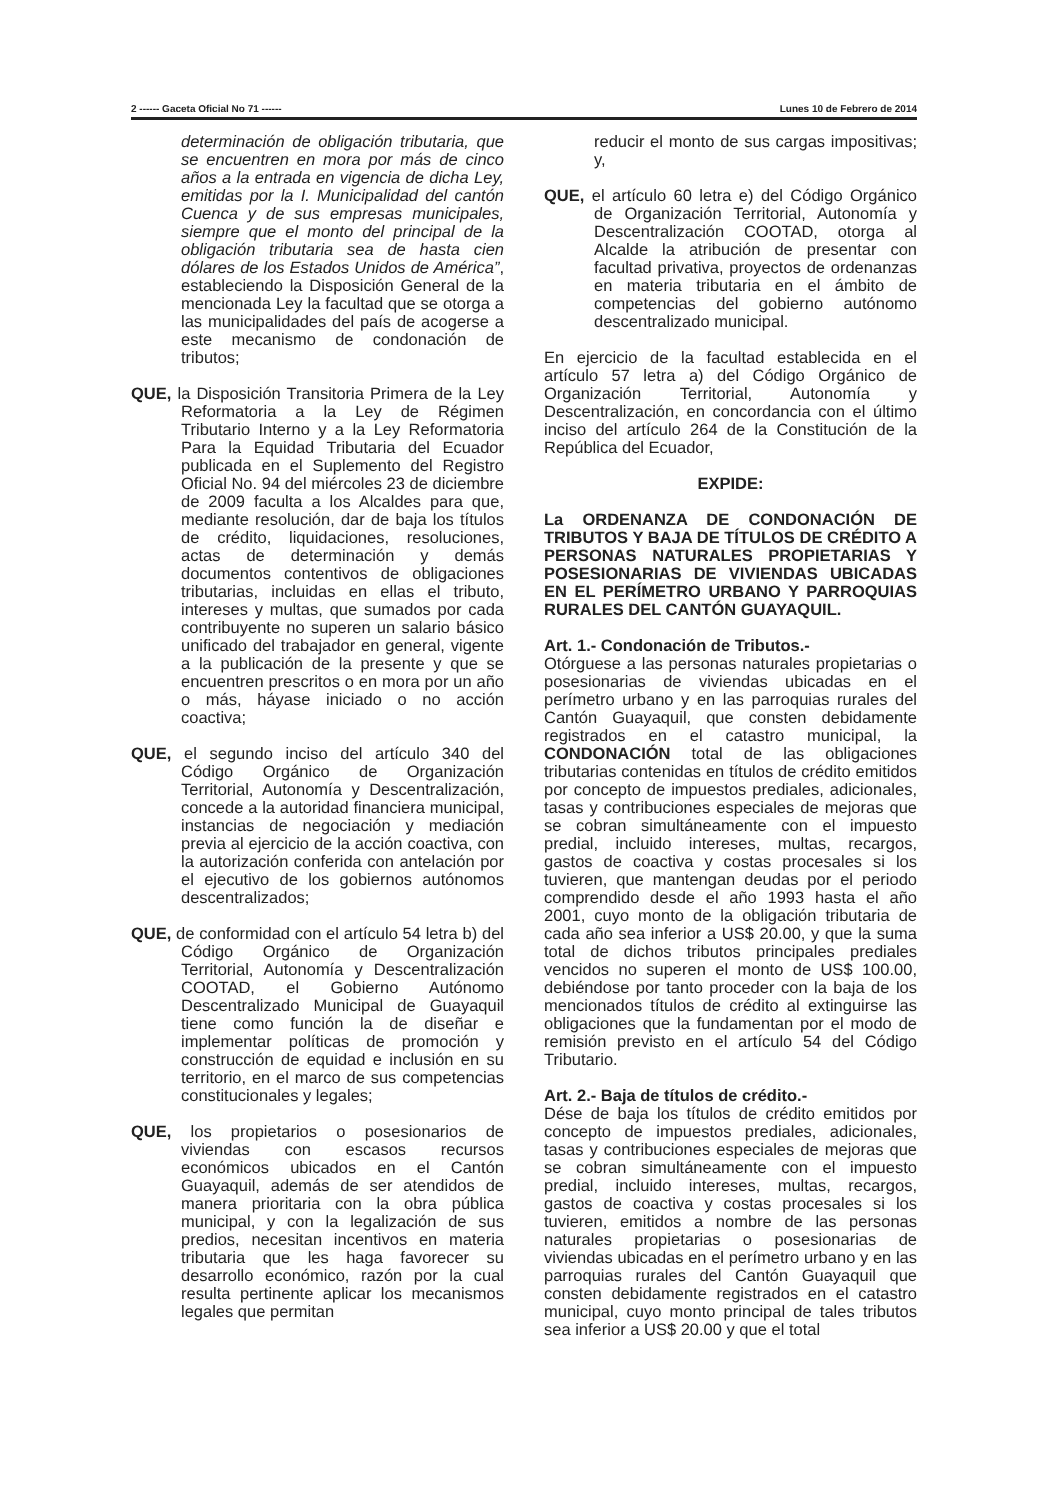2 ------ Gaceta Oficial No 71 ------ Lunes 10 de Febrero de 2014
determinación de obligación tributaria, que se encuentren en mora por más de cinco años a la entrada en vigencia de dicha Ley, emitidas por la I. Municipalidad del cantón Cuenca y de sus empresas municipales, siempre que el monto del principal de la obligación tributaria sea de hasta cien dólares de los Estados Unidos de América”, estableciendo la Disposición General de la mencionada Ley la facultad que se otorga a las municipalidades del país de acogerse a este mecanismo de condonación de tributos;
QUE, la Disposición Transitoria Primera de la Ley Reformatoria a la Ley de Régimen Tributario Interno y a la Ley Reformatoria Para la Equidad Tributaria del Ecuador publicada en el Suplemento del Registro Oficial No. 94 del miércoles 23 de diciembre de 2009 faculta a los Alcaldes para que, mediante resolución, dar de baja los títulos de crédito, liquidaciones, resoluciones, actas de determinación y demás documentos contentivos de obligaciones tributarias, incluidas en ellas el tributo, intereses y multas, que sumados por cada contribuyente no superen un salario básico unificado del trabajador en general, vigente a la publicación de la presente y que se encuentren prescritos o en mora por un año o más, háyase iniciado o no acción coactiva;
QUE, el segundo inciso del artículo 340 del Código Orgánico de Organización Territorial, Autonomía y Descentralización, concede a la autoridad financiera municipal, instancias de negociación y mediación previa al ejercicio de la acción coactiva, con la autorización conferida con antelación por el ejecutivo de los gobiernos autónomos descentralizados;
QUE, de conformidad con el artículo 54 letra b) del Código Orgánico de Organización Territorial, Autonomía y Descentralización COOTAD, el Gobierno Autónomo Descentralizado Municipal de Guayaquil tiene como función la de diseñar e implementar políticas de promoción y construcción de equidad e inclusión en su territorio, en el marco de sus competencias constitucionales y legales;
QUE, los propietarios o posesionarios de viviendas con escasos recursos económicos ubicados en el Cantón Guayaquil, además de ser atendidos de manera prioritaria con la obra pública municipal, y con la legalización de sus predios, necesitan incentivos en materia tributaria que les haga favorecer su desarrollo económico, razón por la cual resulta pertinente aplicar los mecanismos legales que permitan
reducir el monto de sus cargas impositivas; y,
QUE, el artículo 60 letra e) del Código Orgánico de Organización Territorial, Autonomía y Descentralización COOTAD, otorga al Alcalde la atribución de presentar con facultad privativa, proyectos de ordenanzas en materia tributaria en el ámbito de competencias del gobierno autónomo descentralizado municipal.
En ejercicio de la facultad establecida en el artículo 57 letra a) del Código Orgánico de Organización Territorial, Autonomía y Descentralización, en concordancia con el último inciso del artículo 264 de la Constitución de la República del Ecuador,
EXPIDE:
La ORDENANZA DE CONDONACIÓN DE TRIBUTOS Y BAJA DE TÍTULOS DE CRÉDITO A PERSONAS NATURALES PROPIETARIAS Y POSESIONARIAS DE VIVIENDAS UBICADAS EN EL PERÍMETRO URBANO Y PARROQUIAS RURALES DEL CANTÓN GUAYAQUIL.
Art. 1.- Condonación de Tributos.-
Otórguese a las personas naturales propietarias o posesionarias de viviendas ubicadas en el perímetro urbano y en las parroquias rurales del Cantón Guayaquil, que consten debidamente registrados en el catastro municipal, la CONDONACIÓN total de las obligaciones tributarias contenidas en títulos de crédito emitidos por concepto de impuestos prediales, adicionales, tasas y contribuciones especiales de mejoras que se cobran simultáneamente con el impuesto predial, incluido intereses, multas, recargos, gastos de coactiva y costas procesales si los tuvieren, que mantengan deudas por el periodo comprendido desde el año 1993 hasta el año 2001, cuyo monto de la obligación tributaria de cada año sea inferior a US$ 20.00, y que la suma total de dichos tributos principales prediales vencidos no superen el monto de US$ 100.00, debiéndose por tanto proceder con la baja de los mencionados títulos de crédito al extinguirse las obligaciones que la fundamentan por el modo de remisión previsto en el artículo 54 del Código Tributario.
Art. 2.- Baja de títulos de crédito.-
Dése de baja los títulos de crédito emitidos por concepto de impuestos prediales, adicionales, tasas y contribuciones especiales de mejoras que se cobran simultáneamente con el impuesto predial, incluido intereses, multas, recargos, gastos de coactiva y costas procesales si los tuvieren, emitidos a nombre de las personas naturales propietarias o posesionarias de viviendas ubicadas en el perímetro urbano y en las parroquias rurales del Cantón Guayaquil que consten debidamente registrados en el catastro municipal, cuyo monto principal de tales tributos sea inferior a US$ 20.00 y que el total